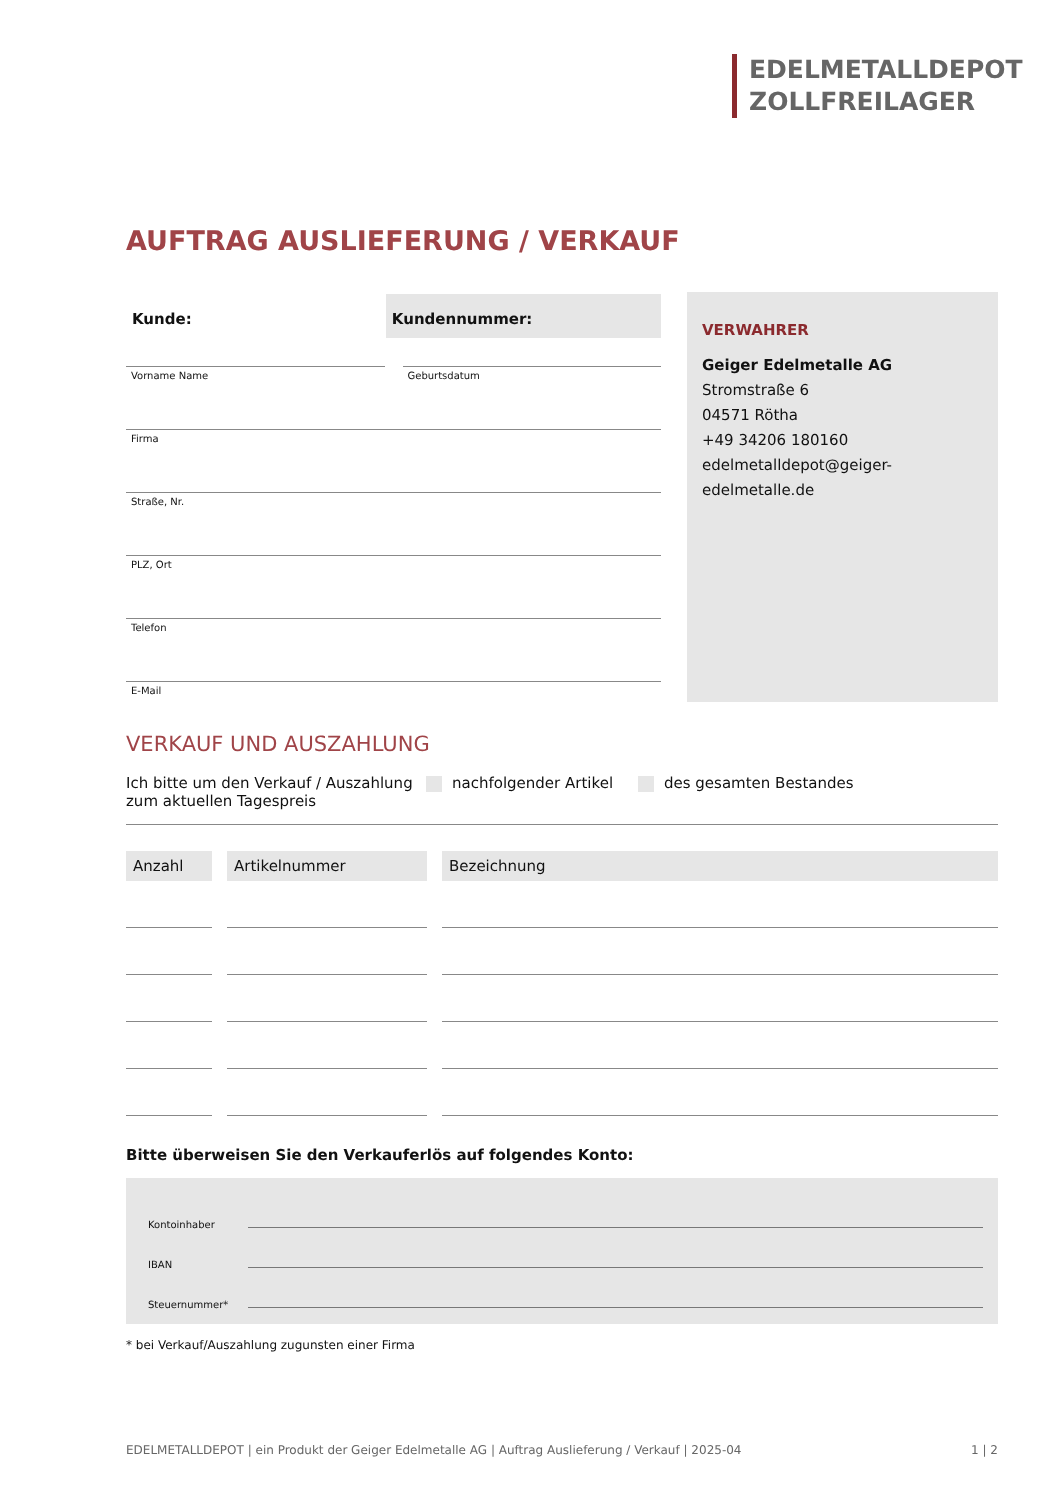EDELMETALLDEPOT
ZOLLFREILAGER
AUFTRAG AUSLIEFERUNG / VERKAUF
Kunde: Kundennummer:
Vorname Name Geburtsdatum
Firma
Straße, Nr.
PLZ, Ort
Telefon
E-Mail
VERWAHRER
Geiger Edelmetalle AG
Stromstraße 6
04571 Rötha
+49 34206 180160
edelmetalldepot@geiger-edelmetalle.de
VERKAUF UND AUSZAHLUNG
Ich bitte um den Verkauf / Auszahlung zum aktuellen Tagespreis
nachfolgender Artikel des gesamten Bestandes
| Anzahl | Artikelnummer | Bezeichnung |
| --- | --- | --- |
Bitte überweisen Sie den Verkauferlös auf folgendes Konto:
Kontoinhaber
IBAN
Steuernummer*
* bei Verkauf/Auszahlung zugunsten einer Firma
EDELMETALLDEPOT | ein Produkt der Geiger Edelmetalle AG | Auftrag Auslieferung / Verkauf | 2025-04 1 | 2